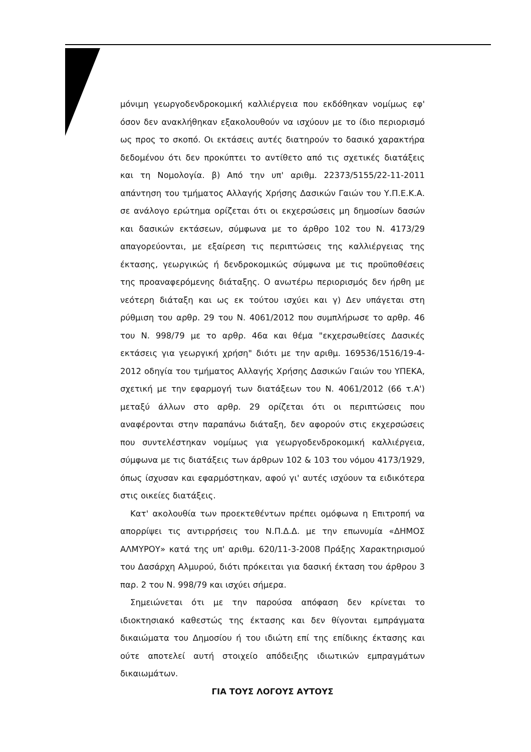μόνιμη γεωργοδενδροκομική καλλιέργεια που εκδόθηκαν νομίμως εφ' όσον δεν ανακλήθηκαν εξακολουθούν να ισχύουν με το ίδιο περιορισμό ως προς το σκοπό. Οι εκτάσεις αυτές διατηρούν το δασικό χαρακτήρα δεδομένου ότι δεν προκύπτει το αντίθετο από τις σχετικές διατάξεις και τη Νομολογία. β) Από την υπ' αριθμ. 22373/5155/22-11-2011 απάντηση του τμήματος Αλλαγής Χρήσης Δασικών Γαιών του Υ.Π.Ε.Κ.Α. σε ανάλογο ερώτημα ορίζεται ότι οι εκχερσώσεις μη δημοσίων δασών και δασικών εκτάσεων, σύμφωνα με το άρθρο 102 του Ν. 4173/29 απαγορεύονται, με εξαίρεση τις περιπτώσεις της καλλιέργειας της έκτασης, γεωργικώς ή δενδροκομικώς σύμφωνα με τις προϋποθέσεις της προαναφερόμενης διάταξης. Ο ανωτέρω περιορισμός δεν ήρθη με νεότερη διάταξη και ως εκ τούτου ισχύει και γ) Δεν υπάγεται στη ρύθμιση του αρθρ. 29 του Ν. 4061/2012 που συμπλήρωσε το αρθρ. 46 του Ν. 998/79 με το αρθρ. 46α και θέμα "εκχερσωθείσες Δασικές εκτάσεις για γεωργική χρήση" διότι με την αριθμ. 169536/1516/19-4-2012 οδηγία του τμήματος Αλλαγής Χρήσης Δασικών Γαιών του ΥΠΕΚΑ, σχετική με την εφαρμογή των διατάξεων του Ν. 4061/2012 (66 τ.Α') μεταξύ άλλων στο αρθρ. 29 ορίζεται ότι οι περιπτώσεις που αναφέρονται στην παραπάνω διάταξη, δεν αφορούν στις εκχερσώσεις που συντελέστηκαν νομίμως για γεωργοδενδροκομική καλλιέργεια, σύμφωνα με τις διατάξεις των άρθρων 102 & 103 του νόμου 4173/1929, όπως ίσχυσαν και εφαρμόστηκαν, αφού γι' αυτές ισχύουν τα ειδικότερα στις οικείες διατάξεις.
Κατ' ακολουθία των προεκτεθέντων πρέπει ομόφωνα η Επιτροπή να απορρίψει τις αντιρρήσεις του Ν.Π.Δ.Δ. με την επωνυμία «ΔΗΜΟΣ ΑΛΜΥΡΟΥ» κατά της υπ' αριθμ. 620/11-3-2008 Πράξης Χαρακτηρισμού του Δασάρχη Αλμυρού, διότι πρόκειται για δασική έκταση του άρθρου 3 παρ. 2 του Ν. 998/79 και ισχύει σήμερα.
Σημειώνεται ότι με την παρούσα απόφαση δεν κρίνεται το ιδιοκτησιακό καθεστώς της έκτασης και δεν θίγονται εμπράγματα δικαιώματα του Δημοσίου ή του ιδιώτη επί της επίδικης έκτασης και ούτε αποτελεί αυτή στοιχείο απόδειξης ιδιωτικών εμπραγμάτων δικαιωμάτων.
ΓΙΑ ΤΟΥΣ ΛΟΓΟΥΣ ΑΥΤΟΥΣ